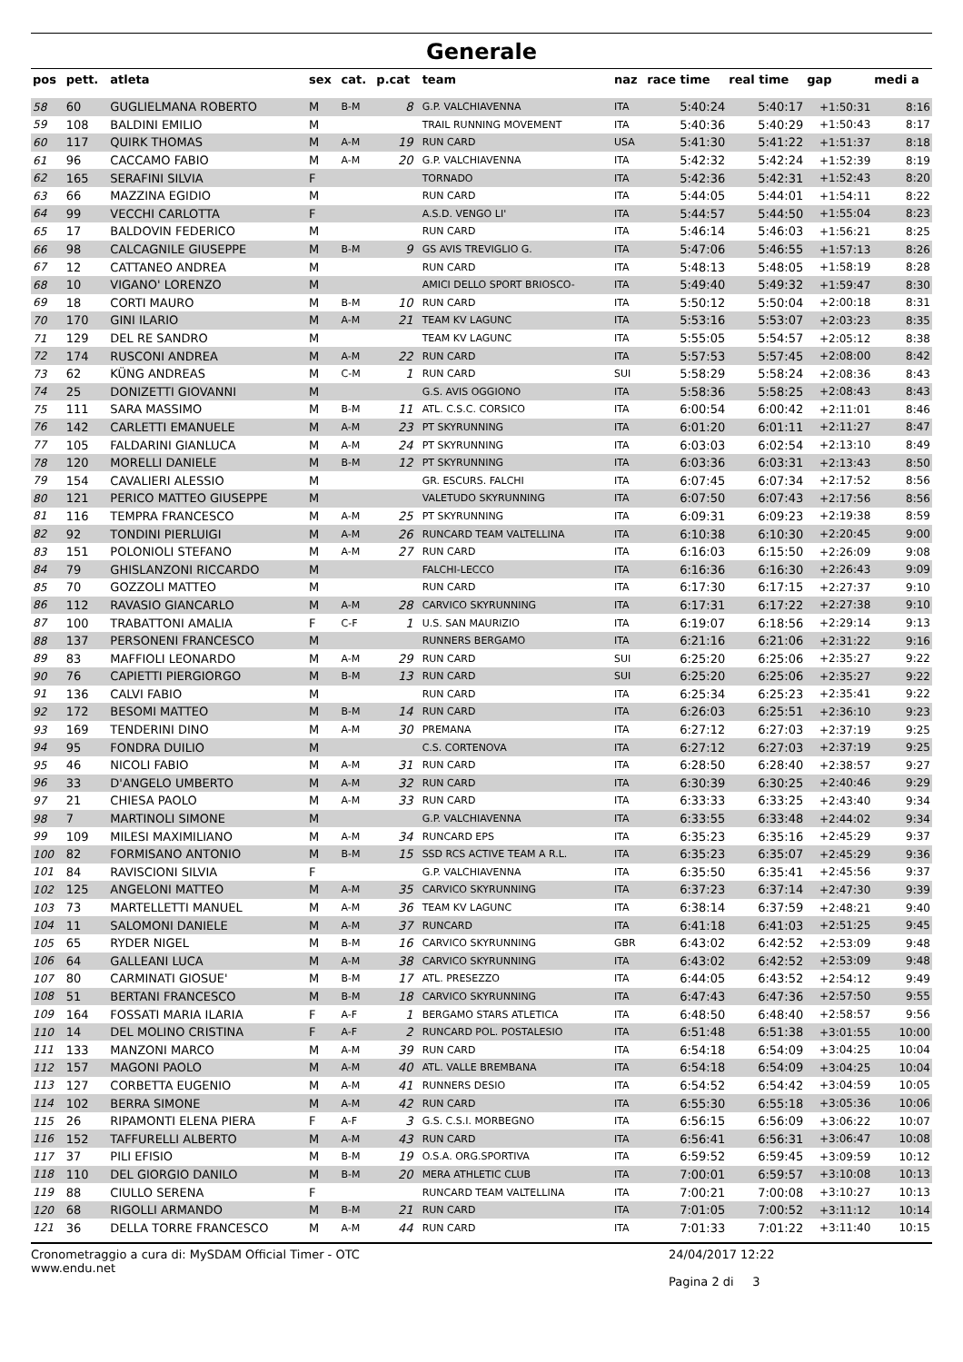Generale
| pos | pett. | atleta | sex | cat. | p.cat | team | naz | race time | real time | gap | medi a |
| --- | --- | --- | --- | --- | --- | --- | --- | --- | --- | --- | --- |
| 58 | 60 | GUGLIELMANA ROBERTO | M | B-M | 8 | G.P. VALCHIAVENNA | ITA | 5:40:24 | 5:40:17 | +1:50:31 | 8:16 |
| 59 | 108 | BALDINI EMILIO | M | | | TRAIL RUNNING MOVEMENT | ITA | 5:40:36 | 5:40:29 | +1:50:43 | 8:17 |
| 60 | 117 | QUIRK THOMAS | M | A-M | 19 | RUN CARD | USA | 5:41:30 | 5:41:22 | +1:51:37 | 8:18 |
| 61 | 96 | CACCAMO FABIO | M | A-M | 20 | G.P. VALCHIAVENNA | ITA | 5:42:32 | 5:42:24 | +1:52:39 | 8:19 |
| 62 | 165 | SERAFINI SILVIA | F | | | TORNADO | ITA | 5:42:36 | 5:42:31 | +1:52:43 | 8:20 |
| 63 | 66 | MAZZINA EGIDIO | M | | | RUN CARD | ITA | 5:44:05 | 5:44:01 | +1:54:11 | 8:22 |
| 64 | 99 | VECCHI CARLOTTA | F | | | A.S.D. VENGO LI' | ITA | 5:44:57 | 5:44:50 | +1:55:04 | 8:23 |
| 65 | 17 | BALDOVIN FEDERICO | M | | | RUN CARD | ITA | 5:46:14 | 5:46:03 | +1:56:21 | 8:25 |
| 66 | 98 | CALCAGNILE GIUSEPPE | M | B-M | 9 | GS AVIS TREVIGLIO G. | ITA | 5:47:06 | 5:46:55 | +1:57:13 | 8:26 |
| 67 | 12 | CATTANEO ANDREA | M | | | RUN CARD | ITA | 5:48:13 | 5:48:05 | +1:58:19 | 8:28 |
| 68 | 10 | VIGANO' LORENZO | M | | | AMICI DELLO SPORT BRIOSCO- | ITA | 5:49:40 | 5:49:32 | +1:59:47 | 8:30 |
| 69 | 18 | CORTI MAURO | M | B-M | 10 | RUN CARD | ITA | 5:50:12 | 5:50:04 | +2:00:18 | 8:31 |
| 70 | 170 | GINI ILARIO | M | A-M | 21 | TEAM KV LAGUNC | ITA | 5:53:16 | 5:53:07 | +2:03:23 | 8:35 |
| 71 | 129 | DEL RE SANDRO | M | | | TEAM KV LAGUNC | ITA | 5:55:05 | 5:54:57 | +2:05:12 | 8:38 |
| 72 | 174 | RUSCONI ANDREA | M | A-M | 22 | RUN CARD | ITA | 5:57:53 | 5:57:45 | +2:08:00 | 8:42 |
| 73 | 62 | KÜNG ANDREAS | M | C-M | 1 | RUN CARD | SUI | 5:58:29 | 5:58:24 | +2:08:36 | 8:43 |
| 74 | 25 | DONIZETTI GIOVANNI | M | | | G.S. AVIS OGGIONO | ITA | 5:58:36 | 5:58:25 | +2:08:43 | 8:43 |
| 75 | 111 | SARA MASSIMO | M | B-M | 11 | ATL. C.S.C. CORSICO | ITA | 6:00:54 | 6:00:42 | +2:11:01 | 8:46 |
| 76 | 142 | CARLETTI EMANUELE | M | A-M | 23 | PT SKYRUNNING | ITA | 6:01:20 | 6:01:11 | +2:11:27 | 8:47 |
| 77 | 105 | FALDARINI GIANLUCA | M | A-M | 24 | PT SKYRUNNING | ITA | 6:03:03 | 6:02:54 | +2:13:10 | 8:49 |
| 78 | 120 | MORELLI DANIELE | M | B-M | 12 | PT SKYRUNNING | ITA | 6:03:36 | 6:03:31 | +2:13:43 | 8:50 |
| 79 | 154 | CAVALIERI ALESSIO | M | | | GR. ESCURS. FALCHI | ITA | 6:07:45 | 6:07:34 | +2:17:52 | 8:56 |
| 80 | 121 | PERICO MATTEO GIUSEPPE | M | | | VALETUDO SKYRUNNING | ITA | 6:07:50 | 6:07:43 | +2:17:56 | 8:56 |
| 81 | 116 | TEMPRA FRANCESCO | M | A-M | 25 | PT SKYRUNNING | ITA | 6:09:31 | 6:09:23 | +2:19:38 | 8:59 |
| 82 | 92 | TONDINI PIERLUIGI | M | A-M | 26 | RUNCARD TEAM VALTELLINA | ITA | 6:10:38 | 6:10:30 | +2:20:45 | 9:00 |
| 83 | 151 | POLONIOLI STEFANO | M | A-M | 27 | RUN CARD | ITA | 6:16:03 | 6:15:50 | +2:26:09 | 9:08 |
| 84 | 79 | GHISLANZONI RICCARDO | M | | | FALCHI-LECCO | ITA | 6:16:36 | 6:16:30 | +2:26:43 | 9:09 |
| 85 | 70 | GOZZOLI MATTEO | M | | | RUN CARD | ITA | 6:17:30 | 6:17:15 | +2:27:37 | 9:10 |
| 86 | 112 | RAVASIO GIANCARLO | M | A-M | 28 | CARVICO SKYRUNNING | ITA | 6:17:31 | 6:17:22 | +2:27:38 | 9:10 |
| 87 | 100 | TRABATTONI AMALIA | F | C-F | 1 | U.S. SAN MAURIZIO | ITA | 6:19:07 | 6:18:56 | +2:29:14 | 9:13 |
| 88 | 137 | PERSONENI FRANCESCO | M | | | RUNNERS BERGAMO | ITA | 6:21:16 | 6:21:06 | +2:31:22 | 9:16 |
| 89 | 83 | MAFFIOLI LEONARDO | M | A-M | 29 | RUN CARD | SUI | 6:25:20 | 6:25:06 | +2:35:27 | 9:22 |
| 90 | 76 | CAPIETTI PIERGIORGO | M | B-M | 13 | RUN CARD | SUI | 6:25:20 | 6:25:06 | +2:35:27 | 9:22 |
| 91 | 136 | CALVI FABIO | M | | | RUN CARD | ITA | 6:25:34 | 6:25:23 | +2:35:41 | 9:22 |
| 92 | 172 | BESOMI MATTEO | M | B-M | 14 | RUN CARD | ITA | 6:26:03 | 6:25:51 | +2:36:10 | 9:23 |
| 93 | 169 | TENDERINI DINO | M | A-M | 30 | PREMANA | ITA | 6:27:12 | 6:27:03 | +2:37:19 | 9:25 |
| 94 | 95 | FONDRA DUILIO | M | | | C.S. CORTENOVA | ITA | 6:27:12 | 6:27:03 | +2:37:19 | 9:25 |
| 95 | 46 | NICOLI FABIO | M | A-M | 31 | RUN CARD | ITA | 6:28:50 | 6:28:40 | +2:38:57 | 9:27 |
| 96 | 33 | D'ANGELO UMBERTO | M | A-M | 32 | RUN CARD | ITA | 6:30:39 | 6:30:25 | +2:40:46 | 9:29 |
| 97 | 21 | CHIESA PAOLO | M | A-M | 33 | RUN CARD | ITA | 6:33:33 | 6:33:25 | +2:43:40 | 9:34 |
| 98 | 7 | MARTINOLI SIMONE | M | | | G.P. VALCHIAVENNA | ITA | 6:33:55 | 6:33:48 | +2:44:02 | 9:34 |
| 99 | 109 | MILESI MAXIMILIANO | M | A-M | 34 | RUNCARD EPS | ITA | 6:35:23 | 6:35:16 | +2:45:29 | 9:37 |
| 100 | 82 | FORMISANO ANTONIO | M | B-M | 15 | SSD RCS ACTIVE TEAM A R.L. | ITA | 6:35:23 | 6:35:07 | +2:45:29 | 9:36 |
| 101 | 84 | RAVISCIONI SILVIA | F | | | G.P. VALCHIAVENNA | ITA | 6:35:50 | 6:35:41 | +2:45:56 | 9:37 |
| 102 | 125 | ANGELONI MATTEO | M | A-M | 35 | CARVICO SKYRUNNING | ITA | 6:37:23 | 6:37:14 | +2:47:30 | 9:39 |
| 103 | 73 | MARTELLETTI MANUEL | M | A-M | 36 | TEAM KV LAGUNC | ITA | 6:38:14 | 6:37:59 | +2:48:21 | 9:40 |
| 104 | 11 | SALOMONI DANIELE | M | A-M | 37 | RUNCARD | ITA | 6:41:18 | 6:41:03 | +2:51:25 | 9:45 |
| 105 | 65 | RYDER NIGEL | M | B-M | 16 | CARVICO SKYRUNNING | GBR | 6:43:02 | 6:42:52 | +2:53:09 | 9:48 |
| 106 | 64 | GALLEANI LUCA | M | A-M | 38 | CARVICO SKYRUNNING | ITA | 6:43:02 | 6:42:52 | +2:53:09 | 9:48 |
| 107 | 80 | CARMINATI GIOSUE' | M | B-M | 17 | ATL. PRESEZZO | ITA | 6:44:05 | 6:43:52 | +2:54:12 | 9:49 |
| 108 | 51 | BERTANI FRANCESCO | M | B-M | 18 | CARVICO SKYRUNNING | ITA | 6:47:43 | 6:47:36 | +2:57:50 | 9:55 |
| 109 | 164 | FOSSATI MARIA ILARIA | F | A-F | 1 | BERGAMO STARS ATLETICA | ITA | 6:48:50 | 6:48:40 | +2:58:57 | 9:56 |
| 110 | 14 | DEL MOLINO CRISTINA | F | A-F | 2 | RUNCARD POL. POSTALESIO | ITA | 6:51:48 | 6:51:38 | +3:01:55 | 10:00 |
| 111 | 133 | MANZONI MARCO | M | A-M | 39 | RUN CARD | ITA | 6:54:18 | 6:54:09 | +3:04:25 | 10:04 |
| 112 | 157 | MAGONI PAOLO | M | A-M | 40 | ATL. VALLE BREMBANA | ITA | 6:54:18 | 6:54:09 | +3:04:25 | 10:04 |
| 113 | 127 | CORBETTA EUGENIO | M | A-M | 41 | RUNNERS DESIO | ITA | 6:54:52 | 6:54:42 | +3:04:59 | 10:05 |
| 114 | 102 | BERRA SIMONE | M | A-M | 42 | RUN CARD | ITA | 6:55:30 | 6:55:18 | +3:05:36 | 10:06 |
| 115 | 26 | RIPAMONTI ELENA PIERA | F | A-F | 3 | G.S. C.S.I. MORBEGNO | ITA | 6:56:15 | 6:56:09 | +3:06:22 | 10:07 |
| 116 | 152 | TAFFURELLI ALBERTO | M | A-M | 43 | RUN CARD | ITA | 6:56:41 | 6:56:31 | +3:06:47 | 10:08 |
| 117 | 37 | PILI EFISIO | M | B-M | 19 | O.S.A. ORG.SPORTIVA | ITA | 6:59:52 | 6:59:45 | +3:09:59 | 10:12 |
| 118 | 110 | DEL GIORGIO DANILO | M | B-M | 20 | MERA ATHLETIC CLUB | ITA | 7:00:01 | 6:59:57 | +3:10:08 | 10:13 |
| 119 | 88 | CIULLO SERENA | F | | | RUNCARD TEAM VALTELLINA | ITA | 7:00:21 | 7:00:08 | +3:10:27 | 10:13 |
| 120 | 68 | RIGOLLI ARMANDO | M | B-M | 21 | RUN CARD | ITA | 7:01:05 | 7:00:52 | +3:11:12 | 10:14 |
| 121 | 36 | DELLA TORRE FRANCESCO | M | A-M | 44 | RUN CARD | ITA | 7:01:33 | 7:01:22 | +3:11:40 | 10:15 |
Cronometraggio a cura di: MySDAM Official Timer - OTC
www.endu.net
24/04/2017 12:22
Pagina 2 di 3